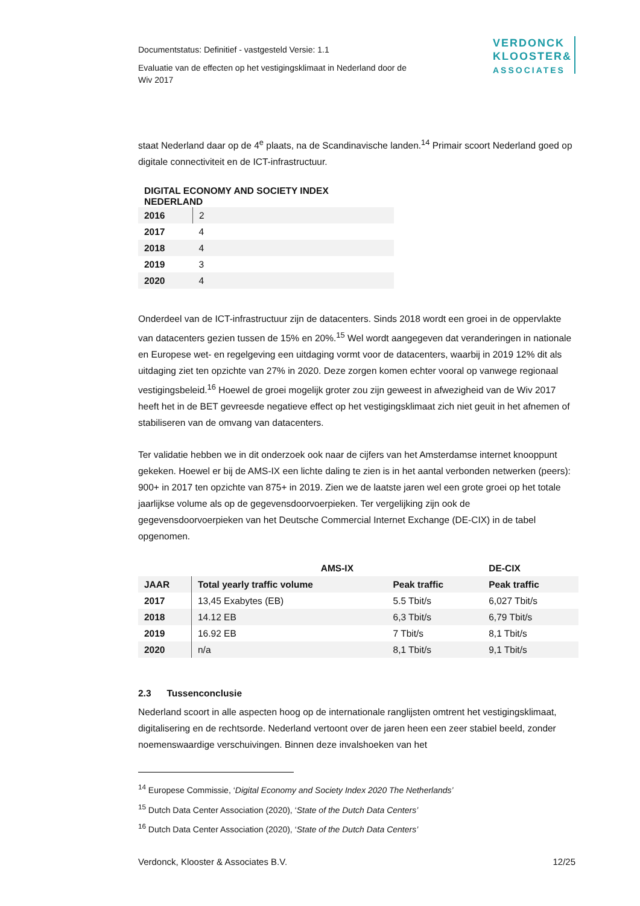Documentstatus: Definitief - vastgesteld Versie: 1.1
Evaluatie van de effecten op het vestigingsklimaat in Nederland door de Wiv 2017
VERDONCK
KLOOSTER&
ASSOCIATES
staat Nederland daar op de 4<sup>e</sup> plaats, na de Scandinavische landen.<sup>14</sup> Primair scoort Nederland goed op digitale connectiviteit en de ICT-infrastructuur.
| DIGITAL ECONOMY AND SOCIETY INDEX NEDERLAND | |
| --- | --- |
| 2016 | 2 |
| 2017 | 4 |
| 2018 | 4 |
| 2019 | 3 |
| 2020 | 4 |
Onderdeel van de ICT-infrastructuur zijn de datacenters. Sinds 2018 wordt een groei in de oppervlakte van datacenters gezien tussen de 15% en 20%.<sup>15</sup> Wel wordt aangegeven dat veranderingen in nationale en Europese wet- en regelgeving een uitdaging vormt voor de datacenters, waarbij in 2019 12% dit als uitdaging ziet ten opzichte van 27% in 2020. Deze zorgen komen echter vooral op vanwege regionaal vestigingsbeleid.<sup>16</sup> Hoewel de groei mogelijk groter zou zijn geweest in afwezigheid van de Wiv 2017 heeft het in de BET gevreesde negatieve effect op het vestigingsklimaat zich niet geuit in het afnemen of stabiliseren van de omvang van datacenters.
Ter validatie hebben we in dit onderzoek ook naar de cijfers van het Amsterdamse internet knooppunt gekeken. Hoewel er bij de AMS-IX een lichte daling te zien is in het aantal verbonden netwerken (peers): 900+ in 2017 ten opzichte van 875+ in 2019. Zien we de laatste jaren wel een grote groei op het totale jaarlijkse volume als op de gegevensdoorvoerpieken. Ter vergelijking zijn ook de gegevensdoorvoerpieken van het Deutsche Commercial Internet Exchange (DE-CIX) in de tabel opgenomen.
| | AMS-IX | | DE-CIX |
| --- | --- | --- | --- |
| JAAR | Total yearly traffic volume | Peak traffic | Peak traffic |
| 2017 | 13,45 Exabytes (EB) | 5.5 Tbit/s | 6,027 Tbit/s |
| 2018 | 14.12 EB | 6,3 Tbit/s | 6,79 Tbit/s |
| 2019 | 16.92 EB | 7 Tbit/s | 8,1 Tbit/s |
| 2020 | n/a | 8,1 Tbit/s | 9,1 Tbit/s |
2.3 Tussenconclusie
Nederland scoort in alle aspecten hoog op de internationale ranglijsten omtrent het vestigingsklimaat, digitalisering en de rechtsorde. Nederland vertoont over de jaren heen een zeer stabiel beeld, zonder noemenswaardige verschuivingen. Binnen deze invalshoeken van het
<sup>14</sup> Europese Commissie, ‘Digital Economy and Society Index 2020 The Netherlands’
<sup>15</sup> Dutch Data Center Association (2020), ‘State of the Dutch Data Centers’
<sup>16</sup> Dutch Data Center Association (2020), ‘State of the Dutch Data Centers’
Verdonck, Klooster & Associates B.V. 12/25